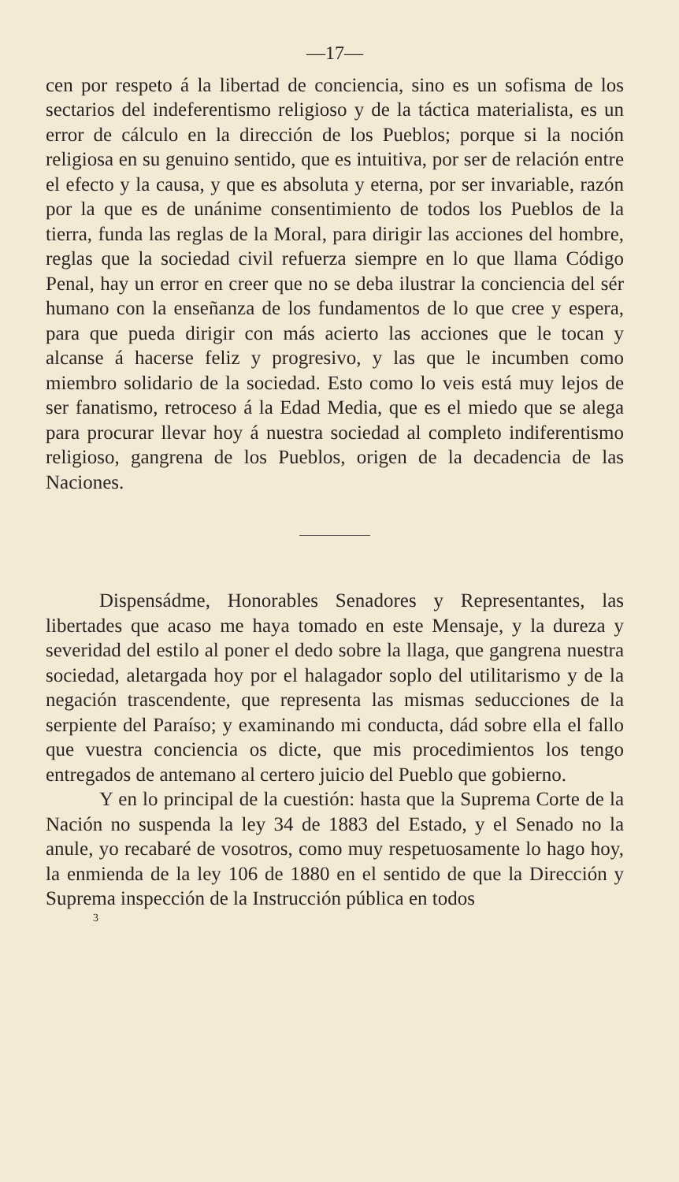—17—
cen por respeto á la libertad de conciencia, sino es un sofisma de los sectarios del indeferentismo religioso y de la táctica materialista, es un error de cálculo en la dirección de los Pueblos; porque si la noción religiosa en su genuino sentido, que es intuitiva, por ser de relación entre el efecto y la causa, y que es absoluta y eterna, por ser invariable, razón por la que es de unánime consentimiento de todos los Pueblos de la tierra, funda las reglas de la Moral, para dirigir las acciones del hombre, reglas que la sociedad civil refuerza siempre en lo que llama Código Penal, hay un error en creer que no se deba ilustrar la conciencia del sér humano con la enseñanza de los fundamentos de lo que cree y espera, para que pueda dirigir con más acierto las acciones que le tocan y alcanse á hacerse feliz y progresivo, y las que le incumben como miembro solidario de la sociedad. Esto como lo veis está muy lejos de ser fanatismo, retroceso á la Edad Media, que es el miedo que se alega para procurar llevar hoy á nuestra sociedad al completo indiferentismo religioso, gangrena de los Pueblos, origen de la decadencia de las Naciones.
Dispensádme, Honorables Senadores y Representantes, las libertades que acaso me haya tomado en este Mensaje, y la dureza y severidad del estilo al poner el dedo sobre la llaga, que gangrena nuestra sociedad, aletargada hoy por el halagador soplo del utilitarismo y de la negación trascendente, que representa las mismas seducciones de la serpiente del Paraíso; y examinando mi conducta, dád sobre ella el fallo que vuestra conciencia os dicte, que mis procedimientos los tengo entregados de antemano al certero juicio del Pueblo que gobierno.
Y en lo principal de la cuestión: hasta que la Suprema Corte de la Nación no suspenda la ley 34 de 1883 del Estado, y el Senado no la anule, yo recabaré de vosotros, como muy respetuosamente lo hago hoy, la enmienda de la ley 106 de 1880 en el sentido de que la Dirección y Suprema inspección de la Instrucción pública en todos
3